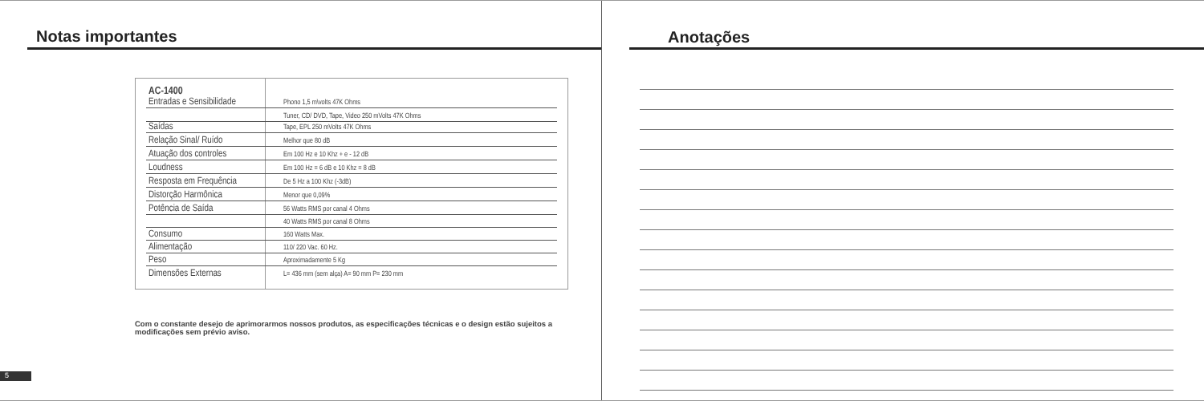Notas importantes
| AC-1400 Entradas e Sensibilidade | Phono 1,5 m\volts 47K Ohms |
| | Tuner, CD/ DVD, Tape, Video 250 mVolts 47K Ohms |
| Saídas | Tape, EPL 250 mVolts 47K Ohms |
| Relação Sinal/ Ruído | Melhor que 80 dB |
| Atuação dos controles | Em 100 Hz e 10 Khz + e - 12 dB |
| Loudness | Em 100 Hz = 6 dB e 10 Khz = 8 dB |
| Resposta em Frequência | De 5 Hz a 100 Khz (-3dB) |
| Distorção Harmônica | Menor que 0,09% |
| Potência de Saída | 56 Watts RMS por canal 4 Ohms |
| | 40 Watts RMS por canal 8 Ohms |
| Consumo | 160 Watts Max. |
| Alimentação | 110/ 220 Vac. 60 Hz. |
| Peso | Aproximadamente 5 Kg |
| Dimensões Externas | L= 436 mm (sem alça) A= 90 mm P= 230 mm |
Com o constante desejo de aprimorarmos nossos produtos, as especificações técnicas e o design estão sujeitos a modificações sem prévio aviso.
5
Anotações